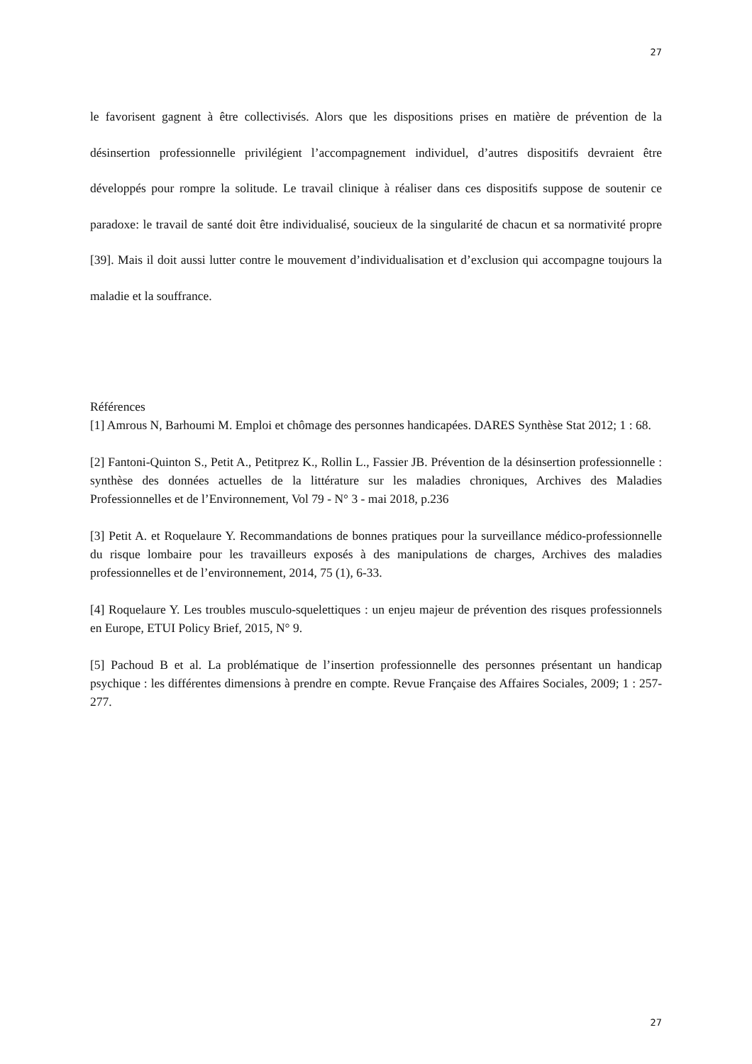27
le favorisent gagnent à être collectivisés. Alors que les dispositions prises en matière de prévention de la désinsertion professionnelle privilégient l’accompagnement individuel, d’autres dispositifs devraient être développés pour rompre la solitude. Le travail clinique à réaliser dans ces dispositifs suppose de soutenir ce paradoxe: le travail de santé doit être individualisé, soucieux de la singularité de chacun et sa normativité propre [39]. Mais il doit aussi lutter contre le mouvement d’individualisation et d’exclusion qui accompagne toujours la maladie et la souffrance.
Références
[1] Amrous N, Barhoumi M. Emploi et chômage des personnes handicapées. DARES Synthèse Stat 2012; 1 : 68.
[2] Fantoni-Quinton S., Petit A., Petitprez K., Rollin L., Fassier JB. Prévention de la désinsertion professionnelle : synthèse des données actuelles de la littérature sur les maladies chroniques, Archives des Maladies Professionnelles et de l’Environnement, Vol 79 - N° 3 - mai 2018, p.236
[3] Petit A. et Roquelaure Y. Recommandations de bonnes pratiques pour la surveillance médico-professionnelle du risque lombaire pour les travailleurs exposés à des manipulations de charges, Archives des maladies professionnelles et de l’environnement, 2014, 75 (1), 6-33.
[4] Roquelaure Y. Les troubles musculo-squelettiques : un enjeu majeur de prévention des risques professionnels en Europe, ETUI Policy Brief, 2015, N° 9.
[5] Pachoud B et al. La problématique de l’insertion professionnelle des personnes présentant un handicap psychique : les différentes dimensions à prendre en compte. Revue Française des Affaires Sociales, 2009; 1 : 257-277.
27